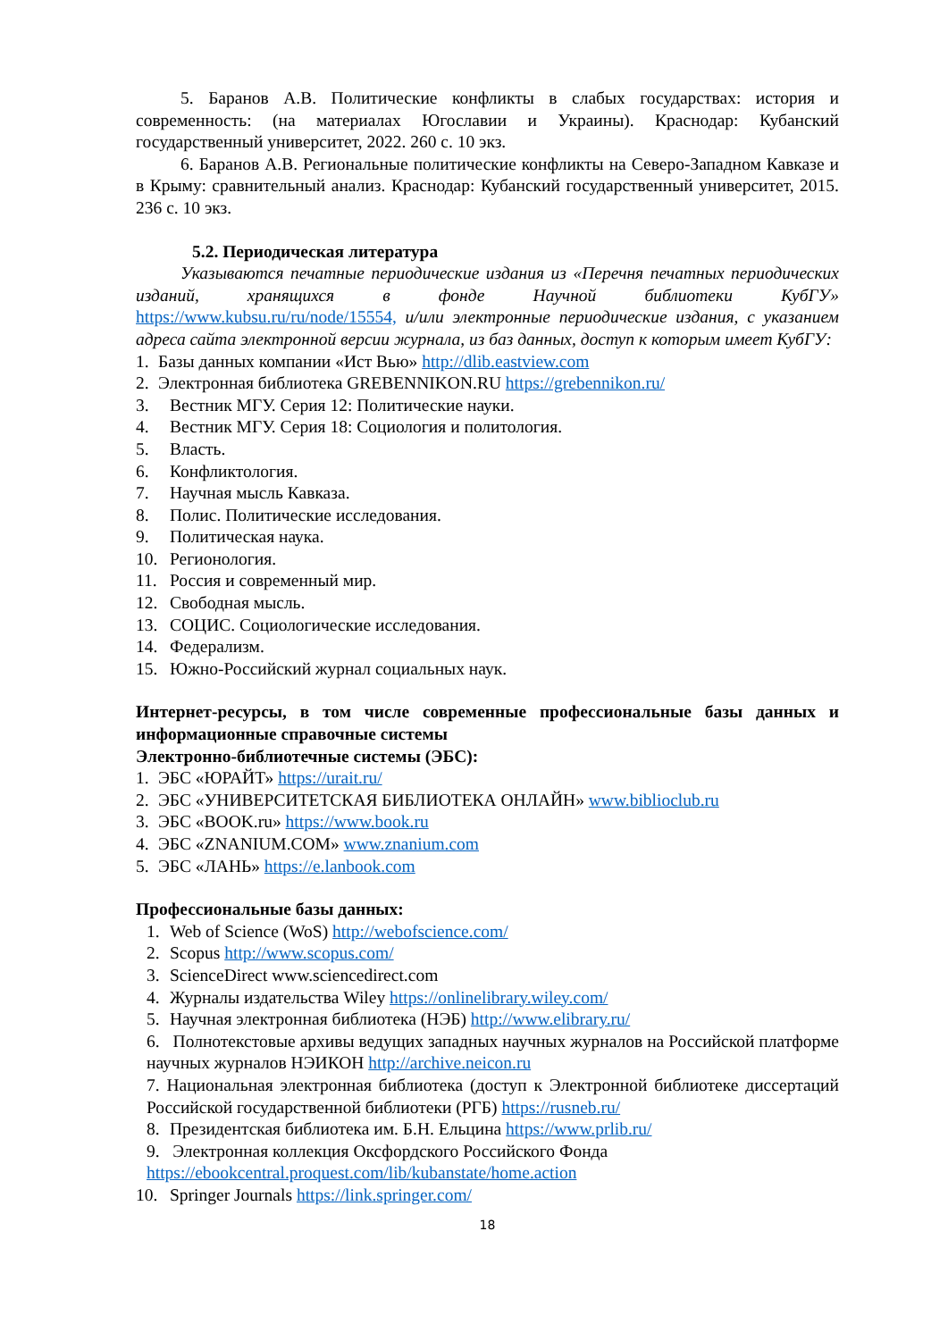5. Баранов А.В. Политические конфликты в слабых государствах: история и современность: (на материалах Югославии и Украины). Краснодар: Кубанский государственный университет, 2022. 260 с. 10 экз.
6. Баранов А.В. Региональные политические конфликты на Северо-Западном Кавказе и в Крыму: сравнительный анализ. Краснодар: Кубанский государственный университет, 2015. 236 с. 10 экз.
5.2. Периодическая литература
Указываются печатные периодические издания из «Перечня печатных периодических изданий, хранящихся в фонде Научной библиотеки КубГУ» https://www.kubsu.ru/ru/node/15554, и/или электронные периодические издания, с указанием адреса сайта электронной версии журнала, из баз данных, доступ к которым имеет КубГУ:
1. Базы данных компании «Ист Вью» http://dlib.eastview.com
2. Электронная библиотека GREBENNIKON.RU https://grebennikon.ru/
3. Вестник МГУ. Серия 12: Политические науки.
4. Вестник МГУ. Серия 18: Социология и политология.
5. Власть.
6. Конфликтология.
7. Научная мысль Кавказа.
8. Полис. Политические исследования.
9. Политическая наука.
10. Регионология.
11. Россия и современный мир.
12. Свободная мысль.
13. СОЦИС. Социологические исследования.
14. Федерализм.
15. Южно-Российский журнал социальных наук.
Интернет-ресурсы, в том числе современные профессиональные базы данных и информационные справочные системы
Электронно-библиотечные системы (ЭБС):
1. ЭБС «ЮРАЙТ» https://urait.ru/
2. ЭБС «УНИВЕРСИТЕТСКАЯ БИБЛИОТЕКА ОНЛАЙН» www.biblioclub.ru
3. ЭБС «BOOK.ru» https://www.book.ru
4. ЭБС «ZNANIUM.COM» www.znanium.com
5. ЭБС «ЛАНЬ» https://e.lanbook.com
Профессиональные базы данных:
1. Web of Science (WoS) http://webofscience.com/
2. Scopus http://www.scopus.com/
3. ScienceDirect www.sciencedirect.com
4. Журналы издательства Wiley https://onlinelibrary.wiley.com/
5. Научная электронная библиотека (НЭБ) http://www.elibrary.ru/
6. Полнотекстовые архивы ведущих западных научных журналов на Российской платформе научных журналов НЭИКОН http://archive.neicon.ru
7. Национальная электронная библиотека (доступ к Электронной библиотеке диссертаций Российской государственной библиотеки (РГБ) https://rusneb.ru/
8. Президентская библиотека им. Б.Н. Ельцина https://www.prlib.ru/
9. Электронная коллекция Оксфордского Российского Фонда
https://ebookcentral.proquest.com/lib/kubanstate/home.action
10. Springer Journals https://link.springer.com/
18